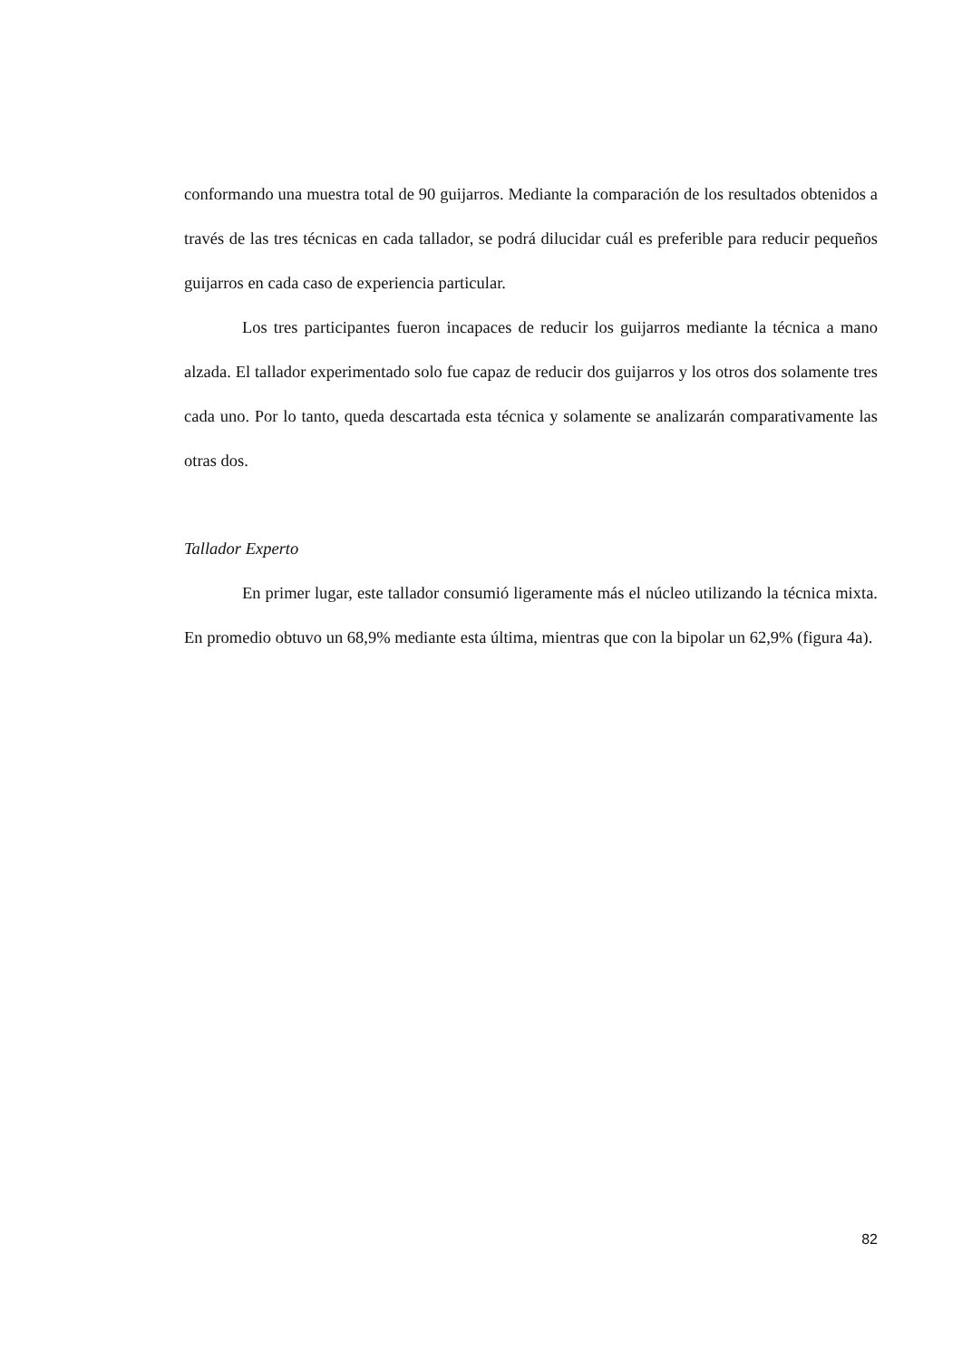conformando una muestra total de 90 guijarros. Mediante la comparación de los resultados obtenidos a través de las tres técnicas en cada tallador, se podrá dilucidar cuál es preferible para reducir pequeños guijarros en cada caso de experiencia particular.
Los tres participantes fueron incapaces de reducir los guijarros mediante la técnica a mano alzada. El tallador experimentado solo fue capaz de reducir dos guijarros y los otros dos solamente tres cada uno. Por lo tanto, queda descartada esta técnica y solamente se analizarán comparativamente las otras dos.
Tallador Experto
En primer lugar, este tallador consumió ligeramente más el núcleo utilizando la técnica mixta. En promedio obtuvo un 68,9% mediante esta última, mientras que con la bipolar un 62,9% (figura 4a).
82